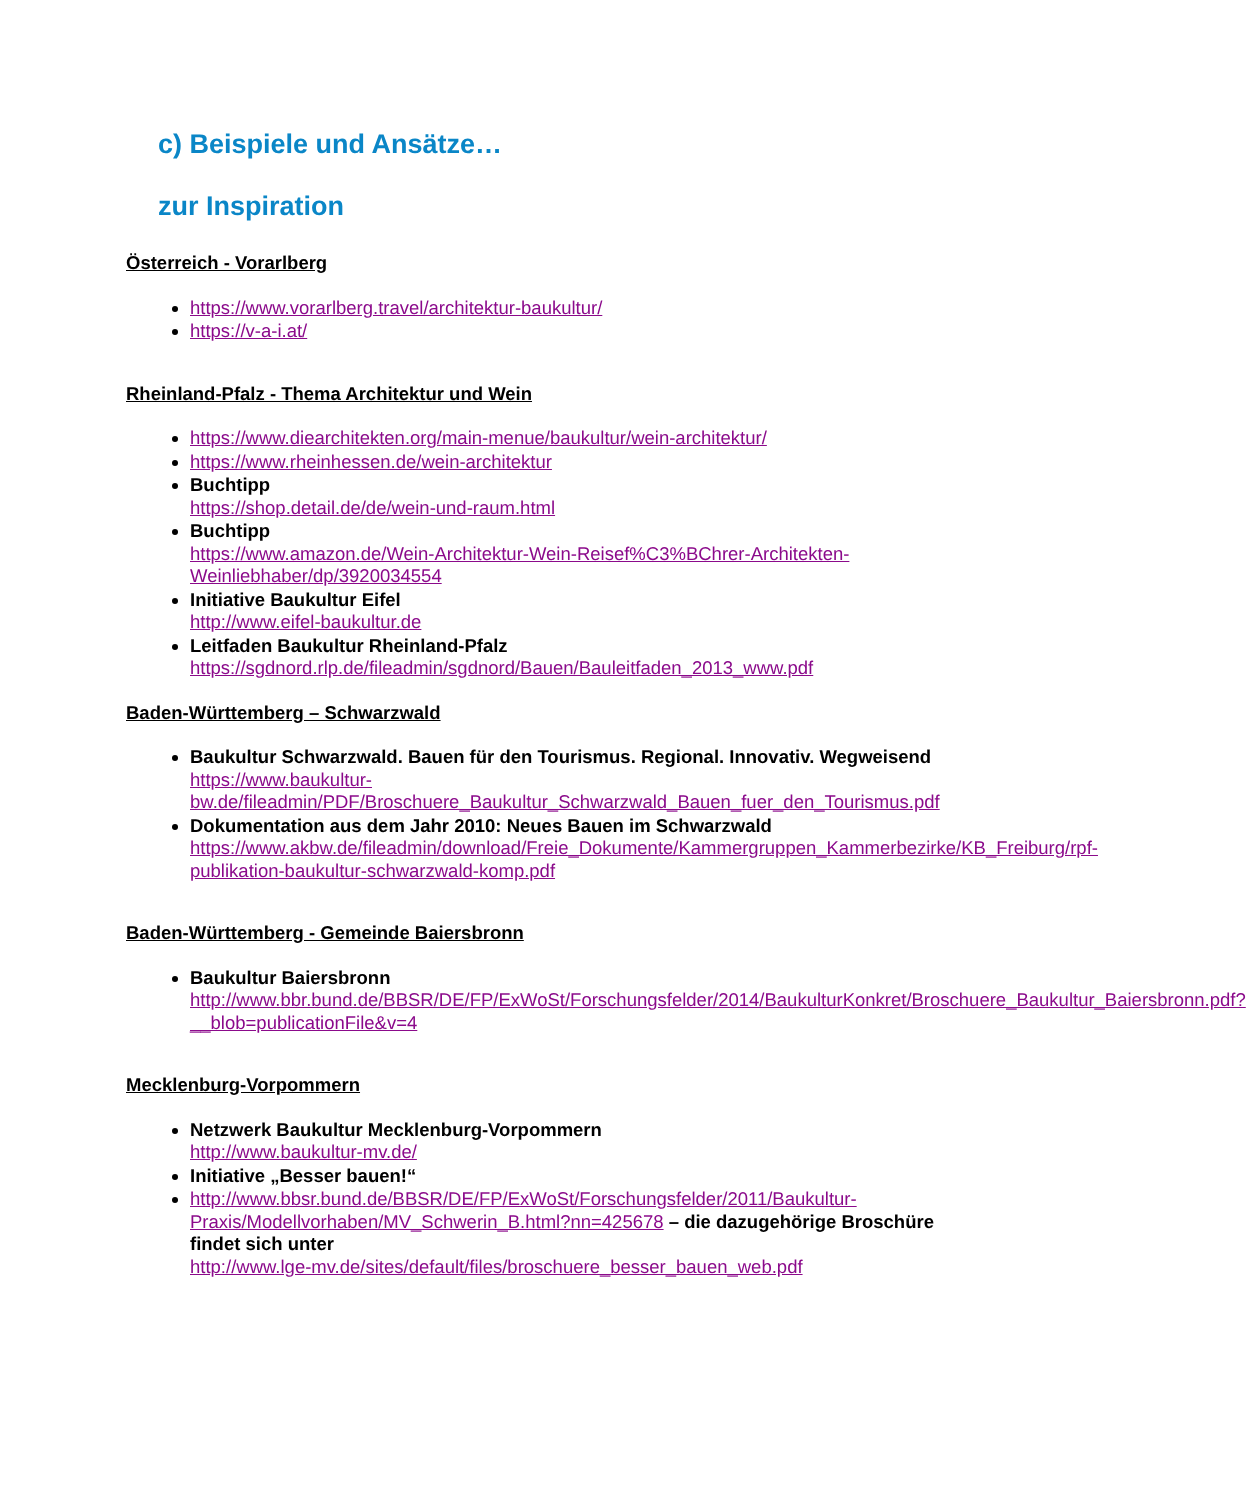c) Beispiele und Ansätze…
zur Inspiration
Österreich - Vorarlberg
https://www.vorarlberg.travel/architektur-baukultur/
https://v-a-i.at/
Rheinland-Pfalz - Thema Architektur und Wein
https://www.diearchitekten.org/main-menue/baukultur/wein-architektur/
https://www.rheinhessen.de/wein-architektur
Buchtipp
https://shop.detail.de/de/wein-und-raum.html
Buchtipp
https://www.amazon.de/Wein-Architektur-Wein-Reisef%C3%BChrer-Architekten-Weinliebhaber/dp/3920034554
Initiative Baukultur Eifel
http://www.eifel-baukultur.de
Leitfaden Baukultur Rheinland-Pfalz
https://sgdnord.rlp.de/fileadmin/sgdnord/Bauen/Bauleitfaden_2013_www.pdf
Baden-Württemberg – Schwarzwald
Baukultur Schwarzwald. Bauen für den Tourismus. Regional. Innovativ. Wegweisend
https://www.baukultur-bw.de/fileadmin/PDF/Broschuere_Baukultur_Schwarzwald_Bauen_fuer_den_Tourismus.pdf
Dokumentation aus dem Jahr 2010: Neues Bauen im Schwarzwald
https://www.akbw.de/fileadmin/download/Freie_Dokumente/Kammergruppen_Kammerbezirke/KB_Freiburg/rpf-publikation-baukultur-schwarzwald-komp.pdf
Baden-Württemberg - Gemeinde Baiersbronn
Baukultur Baiersbronn
http://www.bbr.bund.de/BBSR/DE/FP/ExWoSt/Forschungsfelder/2014/BaukulturKonkret/Broschuere_Baukultur_Baiersbronn.pdf?__blob=publicationFile&v=4
Mecklenburg-Vorpommern
Netzwerk Baukultur Mecklenburg-Vorpommern
http://www.baukultur-mv.de/
Initiative „Besser bauen!“
http://www.bbsr.bund.de/BBSR/DE/FP/ExWoSt/Forschungsfelder/2011/Baukultur-Praxis/Modellvorhaben/MV_Schwerin_B.html?nn=425678 – die dazugehörige Broschüre findet sich unter
http://www.lge-mv.de/sites/default/files/broschuere_besser_bauen_web.pdf